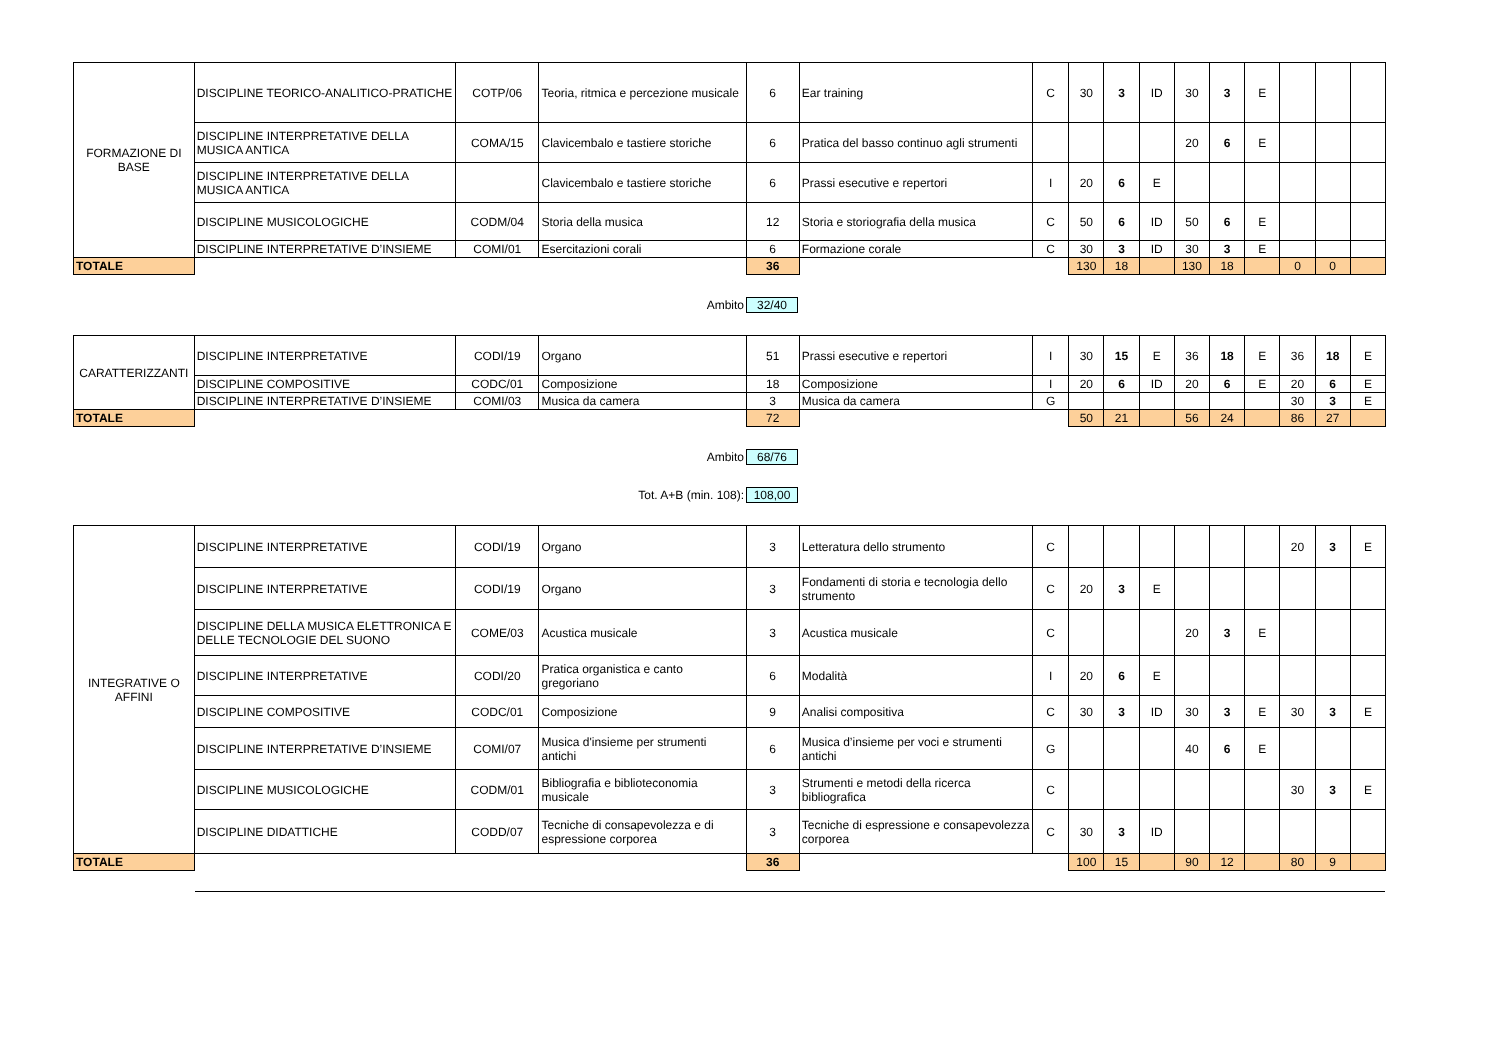| FORMAZIONE DI BASE | DISCIPLINE TEORICO-ANALITICO-PRATICHE | COTP/06 | Teoria, ritmica e percezione musicale | 6 | Ear training | C | 30 | 3 | ID | 30 | 3 | E | | | |
| | DISCIPLINE INTERPRETATIVE DELLA MUSICA ANTICA | COMA/15 | Clavicembalo e tastiere storiche | 6 | Pratica del basso continuo agli strumenti | | | | | 20 | 6 | E | | | |
| | DISCIPLINE INTERPRETATIVE DELLA MUSICA ANTICA | | Clavicembalo e tastiere storiche | 6 | Prassi esecutive e repertori | I | 20 | 6 | E | | | | | | |
| | DISCIPLINE MUSICOLOGICHE | CODM/04 | Storia della musica | 12 | Storia e storiografia della musica | C | 50 | 6 | ID | 50 | 6 | E | | | |
| | DISCIPLINE INTERPRETATIVE D’INSIEME | COMI/01 | Esercitazioni corali | 6 | Formazione corale | C | 30 | 3 | ID | 30 | 3 | E | | | |
| TOTALE | | | | 36 | | | 130 | 18 | | 130 | 18 | | 0 | 0 | |
Ambito 32/40
| CARATTERIZZANTI | DISCIPLINE INTERPRETATIVE | CODI/19 | Organo | 51 | Prassi esecutive e repertori | I | 30 | 15 | E | 36 | 18 | E | 36 | 18 | E |
| | DISCIPLINE COMPOSITIVE | CODC/01 | Composizione | 18 | Composizione | I | 20 | 6 | ID | 20 | 6 | E | 20 | 6 | E |
| | DISCIPLINE INTERPRETATIVE D’INSIEME | COMI/03 | Musica da camera | 3 | Musica da camera | G | | | | | | | 30 | 3 | E |
| TOTALE | | | | 72 | | | 50 | 21 | | 56 | 24 | | 86 | 27 | |
Ambito 68/76
Tot. A+B (min. 108): 108,00
| INTEGRATIVE O AFFINI | DISCIPLINE INTERPRETATIVE | CODI/19 | Organo | 3 | Letteratura dello strumento | C | | | | | | | 20 | 3 | E |
| | DISCIPLINE INTERPRETATIVE | CODI/19 | Organo | 3 | Fondamenti di storia e tecnologia dello strumento | C | 20 | 3 | E | | | | | | |
| | DISCIPLINE DELLA MUSICA ELETTRONICA E DELLE TECNOLOGIE DEL SUONO | COME/03 | Acustica musicale | 3 | Acustica musicale | C | | | | 20 | 3 | E | | | |
| | DISCIPLINE INTERPRETATIVE | CODI/20 | Pratica organistica e canto gregoriano | 6 | Modalità | I | 20 | 6 | E | | | | | | |
| | DISCIPLINE COMPOSITIVE | CODC/01 | Composizione | 9 | Analisi compositiva | C | 30 | 3 | ID | 30 | 3 | E | 30 | 3 | E |
| | DISCIPLINE INTERPRETATIVE D’INSIEME | COMI/07 | Musica d'insieme per strumenti antichi | 6 | Musica d’insieme per voci e strumenti antichi | G | | | | 40 | 6 | E | | | |
| | DISCIPLINE MUSICOLOGICHE | CODM/01 | Bibliografia e biblioteconomia musicale | 3 | Strumenti e metodi della ricerca bibliografica | C | | | | | | | 30 | 3 | E |
| | DISCIPLINE DIDATTICHE | CODD/07 | Tecniche di consapevolezza e di espressione corporea | 3 | Tecniche di espressione e consapevolezza corporea | C | 30 | 3 | ID | | | | | | |
| TOTALE | | | | 36 | | | 100 | 15 | | 90 | 12 | | 80 | 9 | |